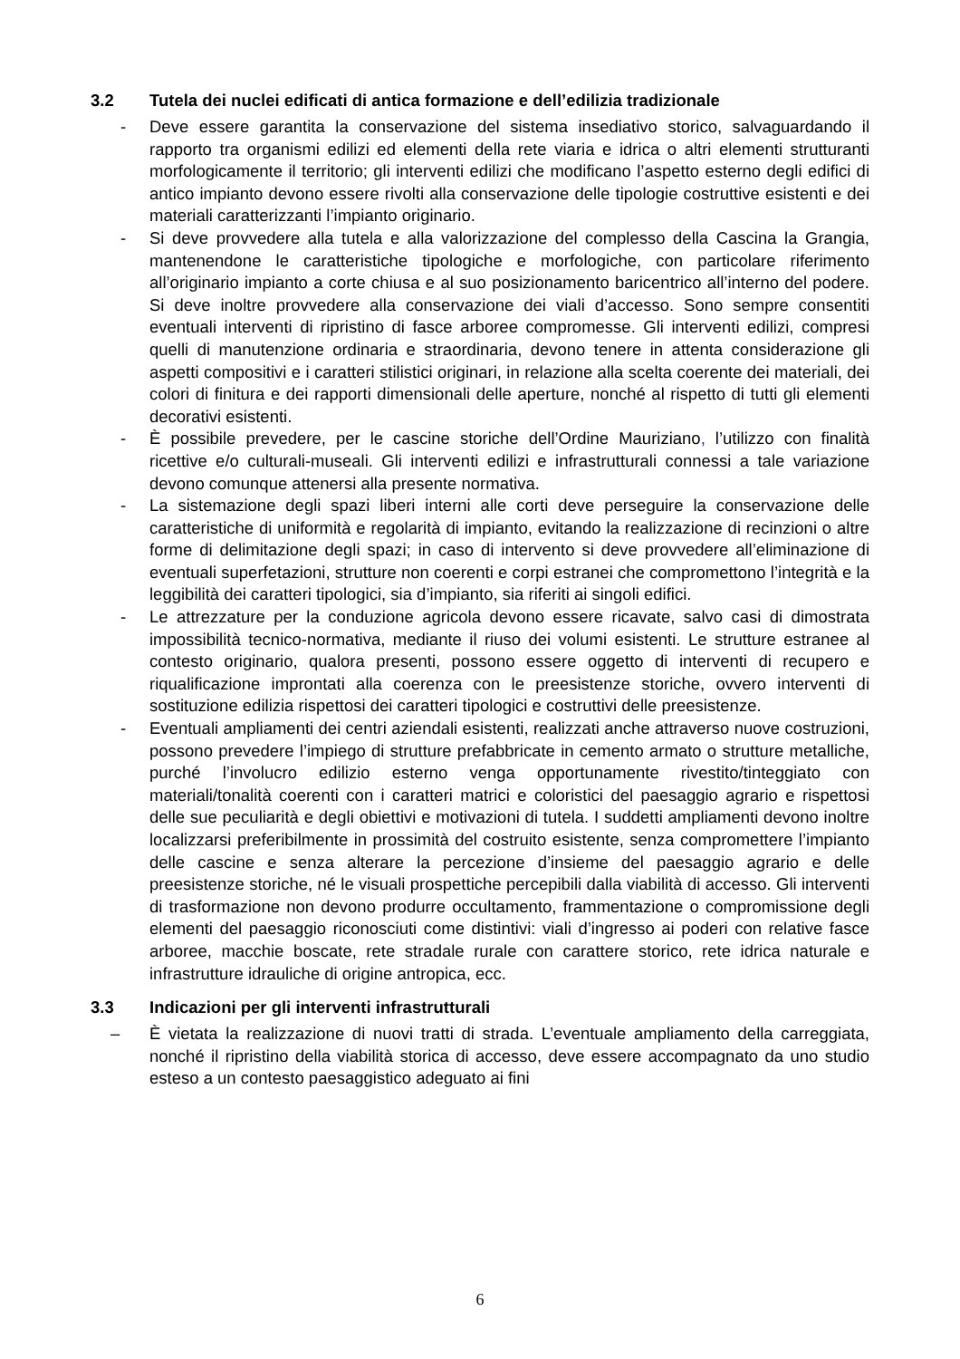3.2 Tutela dei nuclei edificati di antica formazione e dell’edilizia tradizionale
- Deve essere garantita la conservazione del sistema insediativo storico, salvaguardando il rapporto tra organismi edilizi ed elementi della rete viaria e idrica o altri elementi strutturanti morfologicamente il territorio; gli interventi edilizi che modificano l’aspetto esterno degli edifici di antico impianto devono essere rivolti alla conservazione delle tipologie costruttive esistenti e dei materiali caratterizzanti l’impianto originario.
- Si deve provvedere alla tutela e alla valorizzazione del complesso della Cascina la Grangia, mantenendone le caratteristiche tipologiche e morfologiche, con particolare riferimento all’originario impianto a corte chiusa e al suo posizionamento baricentrico all’interno del podere. Si deve inoltre provvedere alla conservazione dei viali d’accesso. Sono sempre consentiti eventuali interventi di ripristino di fasce arboree compromesse. Gli interventi edilizi, compresi quelli di manutenzione ordinaria e straordinaria, devono tenere in attenta considerazione gli aspetti compositivi e i caratteri stilistici originari, in relazione alla scelta coerente dei materiali, dei colori di finitura e dei rapporti dimensionali delle aperture, nonché al rispetto di tutti gli elementi decorativi esistenti.
- È possibile prevedere, per le cascine storiche dell’Ordine Mauriziano, l’utilizzo con finalità ricettive e/o culturali-museali. Gli interventi edilizi e infrastrutturali connessi a tale variazione devono comunque attenersi alla presente normativa.
- La sistemazione degli spazi liberi interni alle corti deve perseguire la conservazione delle caratteristiche di uniformità e regolarità di impianto, evitando la realizzazione di recinzioni o altre forme di delimitazione degli spazi; in caso di intervento si deve provvedere all’eliminazione di eventuali superfetazioni, strutture non coerenti e corpi estranei che compromettono l’integrità e la leggibilità dei caratteri tipologici, sia d’impianto, sia riferiti ai singoli edifici.
- Le attrezzature per la conduzione agricola devono essere ricavate, salvo casi di dimostrata impossibilità tecnico-normativa, mediante il riuso dei volumi esistenti. Le strutture estranee al contesto originario, qualora presenti, possono essere oggetto di interventi di recupero e riqualificazione improntati alla coerenza con le preesistenze storiche, ovvero interventi di sostituzione edilizia rispettosi dei caratteri tipologici e costruttivi delle preesistenze.
- Eventuali ampliamenti dei centri aziendali esistenti, realizzati anche attraverso nuove costruzioni, possono prevedere l’impiego di strutture prefabbricate in cemento armato o strutture metalliche, purché l’involucro edilizio esterno venga opportunamente rivestito/tinteggiato con materiali/tonalità coerenti con i caratteri matrici e coloristici del paesaggio agrario e rispettosi delle sue peculiarità e degli obiettivi e motivazioni di tutela. I suddetti ampliamenti devono inoltre localizzarsi preferibilmente in prossimità del costruito esistente, senza compromettere l’impianto delle cascine e senza alterare la percezione d’insieme del paesaggio agrario e delle preesistenze storiche, né le visuali prospettiche percepibili dalla viabilità di accesso. Gli interventi di trasformazione non devono produrre occultamento, frammentazione o compromissione degli elementi del paesaggio riconosciuti come distintivi: viali d’ingresso ai poderi con relative fasce arboree, macchie boscate, rete stradale rurale con carattere storico, rete idrica naturale e infrastrutture idrauliche di origine antropica, ecc.
3.3 Indicazioni per gli interventi infrastrutturali
– È vietata la realizzazione di nuovi tratti di strada. L’eventuale ampliamento della carreggiata, nonché il ripristino della viabilità storica di accesso, deve essere accompagnato da uno studio esteso a un contesto paesaggistico adeguato ai fini
6